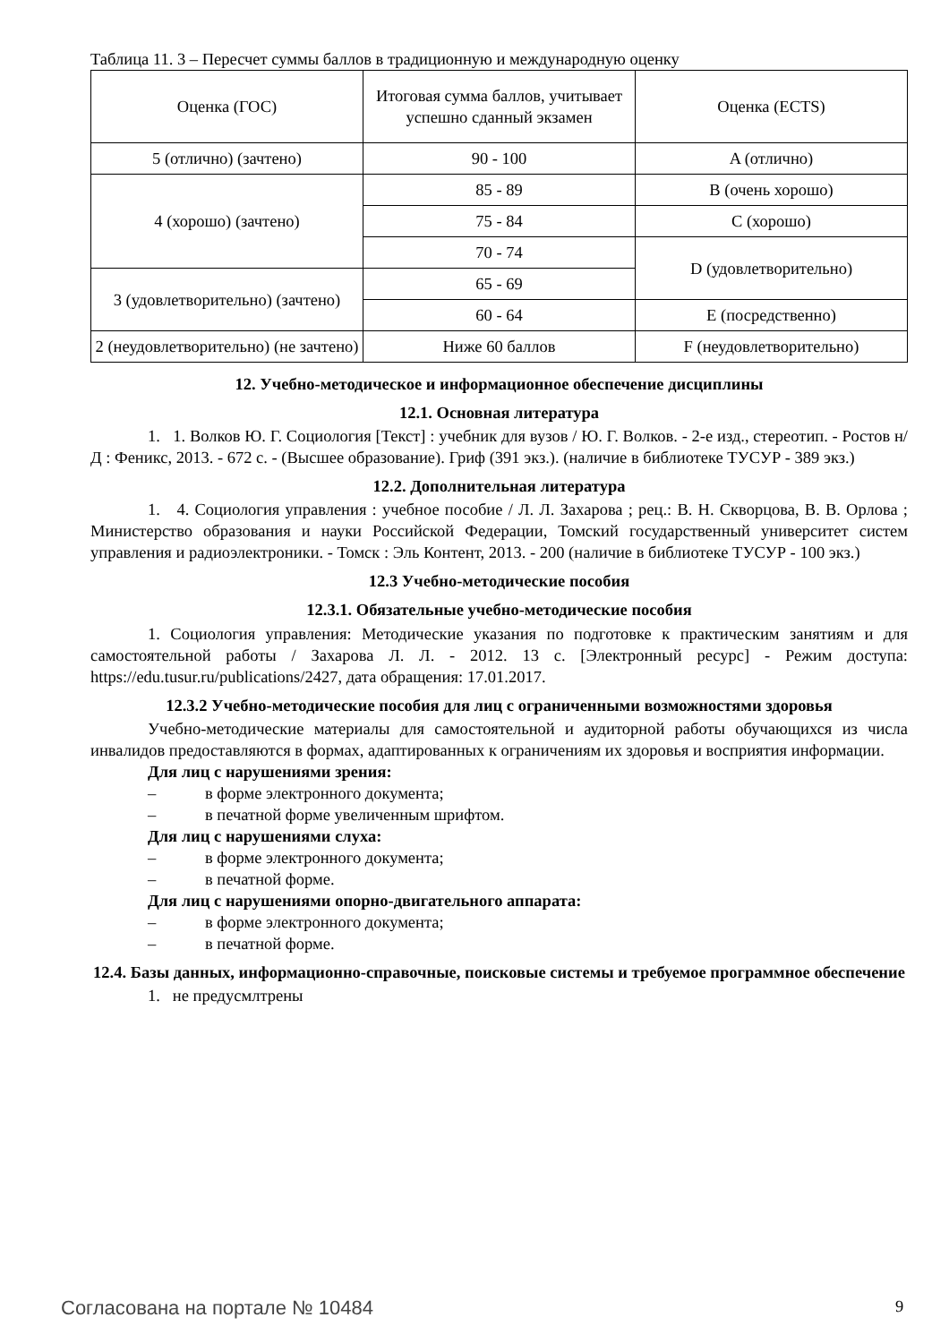Таблица 11. 3 – Пересчет суммы баллов в традиционную и международную оценку
| Оценка (ГОС) | Итоговая сумма баллов, учитывает успешно сданный экзамен | Оценка (ECTS) |
| 5 (отлично) (зачтено) | 90 - 100 | A (отлично) |
| 4 (хорошо) (зачтено) | 85 - 89 | B (очень хорошо) |
| | 75 - 84 | C (хорошо) |
| | 70 - 74 | D (удовлетворительно) |
| 3 (удовлетворительно) (зачтено) | 65 - 69 | |
| | 60 - 64 | E (посредственно) |
| 2 (неудовлетворительно) (не зачтено) | Ниже 60 баллов | F (неудовлетворительно) |
12. Учебно-методическое и информационное обеспечение дисциплины
12.1. Основная литература
1. 1. Волков Ю. Г. Социология [Текст] : учебник для вузов / Ю. Г. Волков. - 2-е изд., стереотип. - Ростов н/Д : Феникс, 2013. - 672 с. - (Высшее образование). Гриф (391 экз.). (наличие в библиотеке ТУСУР - 389 экз.)
12.2. Дополнительная литература
1. 4. Социология управления : учебное пособие / Л. Л. Захарова ; рец.: В. Н. Скворцова, В. В. Орлова ; Министерство образования и науки Российской Федерации, Томский государственный университет систем управления и радиоэлектроники. - Томск : Эль Контент, 2013. - 200 (наличие в библиотеке ТУСУР - 100 экз.)
12.3 Учебно-методические пособия
12.3.1. Обязательные учебно-методические пособия
1. Социология управления: Методические указания по подготовке к практическим занятиям и для самостоятельной работы / Захарова Л. Л. - 2012. 13 с. [Электронный ресурс] - Режим доступа: https://edu.tusur.ru/publications/2427, дата обращения: 17.01.2017.
12.3.2 Учебно-методические пособия для лиц с ограниченными возможностями здоровья
Учебно-методические материалы для самостоятельной и аудиторной работы обучающихся из числа инвалидов предоставляются в формах, адаптированных к ограничениям их здоровья и восприятия информации.
Для лиц с нарушениями зрения:
– в форме электронного документа;
– в печатной форме увеличенным шрифтом.
Для лиц с нарушениями слуха:
– в форме электронного документа;
– в печатной форме.
Для лиц с нарушениями опорно-двигательного аппарата:
– в форме электронного документа;
– в печатной форме.
12.4. Базы данных, информационно-справочные, поисковые системы и требуемое программное обеспечение
1. не предусмлтрены
Согласована на портале № 10484 9